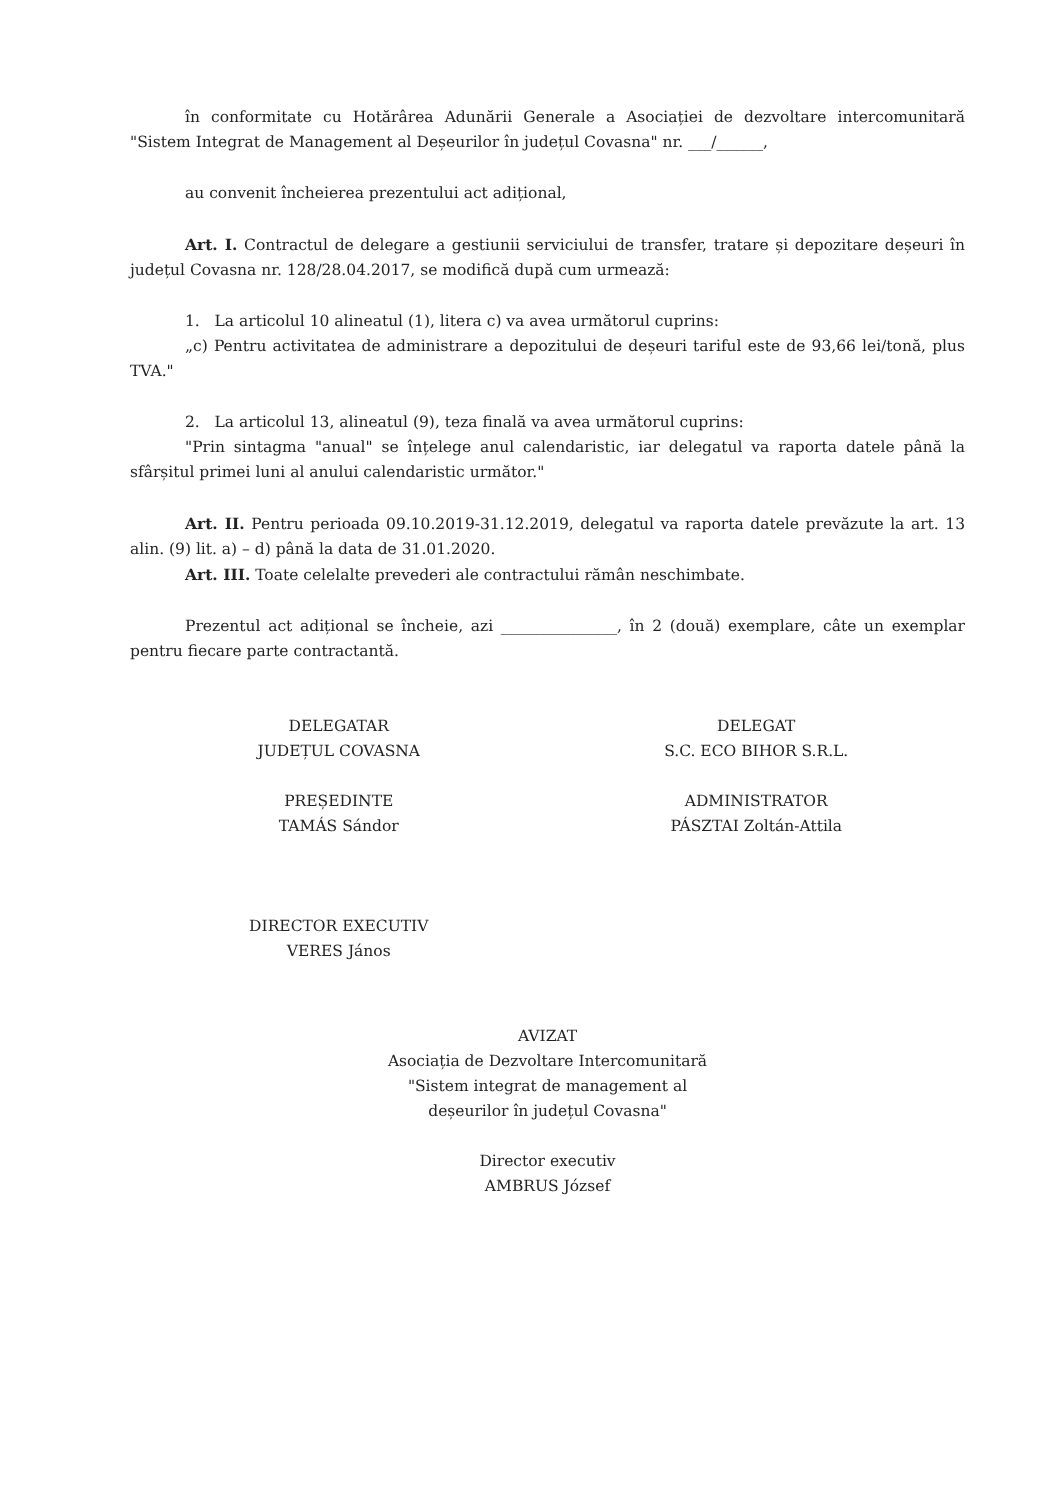în conformitate cu Hotărârea Adunării Generale a Asociației de dezvoltare intercomunitară "Sistem Integrat de Management al Deșeurilor în județul Covasna" nr. ___/______,
au convenit încheierea prezentului act adițional,
Art. I. Contractul de delegare a gestiunii serviciului de transfer, tratare și depozitare deșeuri în județul Covasna nr. 128/28.04.2017, se modifică după cum urmează:
1. La articolul 10 alineatul (1), litera c) va avea următorul cuprins:
„c) Pentru activitatea de administrare a depozitului de deșeuri tariful este de 93,66 lei/tonă, plus TVA."
2. La articolul 13, alineatul (9), teza finală va avea următorul cuprins:
"Prin sintagma "anual" se înțelege anul calendaristic, iar delegatul va raporta datele până la sfârșitul primei luni al anului calendaristic următor."
Art. II. Pentru perioada 09.10.2019-31.12.2019, delegatul va raporta datele prevăzute la art. 13 alin. (9) lit. a) – d) până la data de 31.01.2020.
Art. III. Toate celelalte prevederi ale contractului rămân neschimbate.
Prezentul act adițional se încheie, azi _______________, în 2 (două) exemplare, câte un exemplar pentru fiecare parte contractantă.
DELEGATAR
JUDEȚUL COVASNA
PREȘEDINTE
TAMÁS Sándor
DIRECTOR EXECUTIV
VERES János
DELEGAT
S.C. ECO BIHOR S.R.L.
ADMINISTRATOR
PÁSZTAI Zoltán-Attila
AVIZAT
Asociația de Dezvoltare Intercomunitară
"Sistem integrat de management al
deșeurilor în județul Covasna"
Director executiv
AMBRUS József